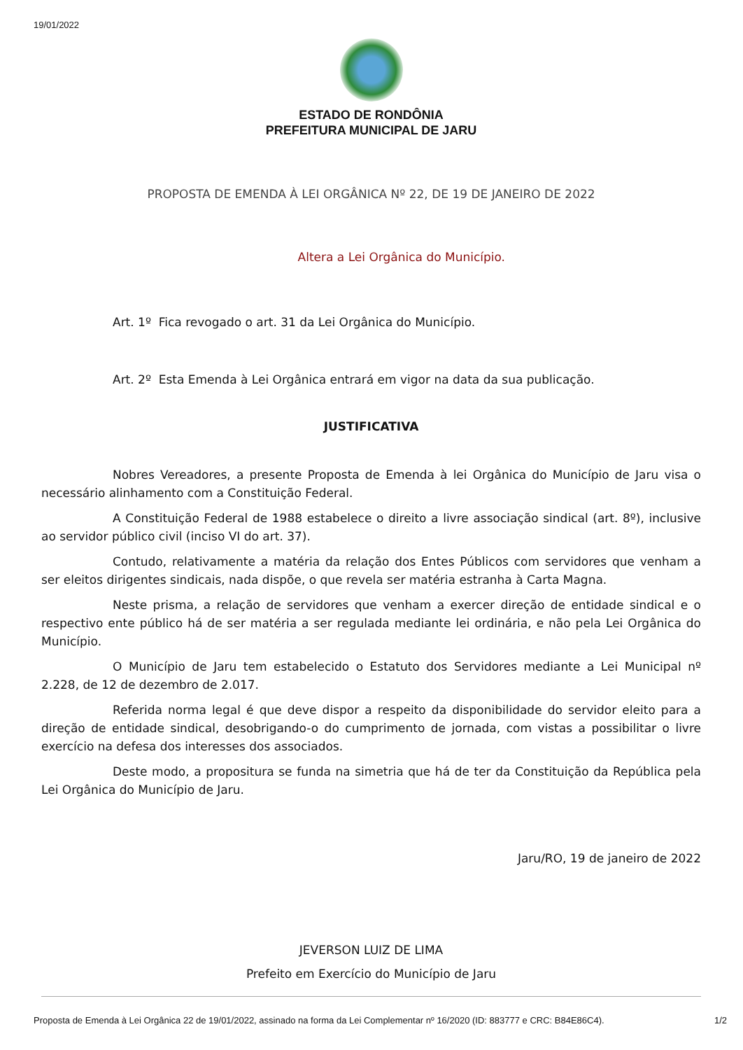19/01/2022
ESTADO DE RONDÔNIA
PREFEITURA MUNICIPAL DE JARU
PROPOSTA DE EMENDA À LEI ORGÂNICA Nº 22, DE 19 DE JANEIRO DE 2022
Altera a Lei Orgânica do Município.
Art. 1º Fica revogado o art. 31 da Lei Orgânica do Município.
Art. 2º Esta Emenda à Lei Orgânica entrará em vigor na data da sua publicação.
JUSTIFICATIVA
Nobres Vereadores, a presente Proposta de Emenda à lei Orgânica do Município de Jaru visa o necessário alinhamento com a Constituição Federal.
A Constituição Federal de 1988 estabelece o direito a livre associação sindical (art. 8º), inclusive ao servidor público civil (inciso VI do art. 37).
Contudo, relativamente a matéria da relação dos Entes Públicos com servidores que venham a ser eleitos dirigentes sindicais, nada dispõe, o que revela ser matéria estranha à Carta Magna.
Neste prisma, a relação de servidores que venham a exercer direção de entidade sindical e o respectivo ente público há de ser matéria a ser regulada mediante lei ordinária, e não pela Lei Orgânica do Município.
O Município de Jaru tem estabelecido o Estatuto dos Servidores mediante a Lei Municipal nº 2.228, de 12 de dezembro de 2.017.
Referida norma legal é que deve dispor a respeito da disponibilidade do servidor eleito para a direção de entidade sindical, desobrigando-o do cumprimento de jornada, com vistas a possibilitar o livre exercício na defesa dos interesses dos associados.
Deste modo, a propositura se funda na simetria que há de ter da Constituição da República pela Lei Orgânica do Município de Jaru.
Jaru/RO, 19 de janeiro de 2022
JEVERSON LUIZ DE LIMA
Prefeito em Exercício do Município de Jaru
Proposta de Emenda à Lei Orgânica 22 de 19/01/2022, assinado na forma da Lei Complementar nº 16/2020 (ID: 883777 e CRC: B84E86C4). 1/2